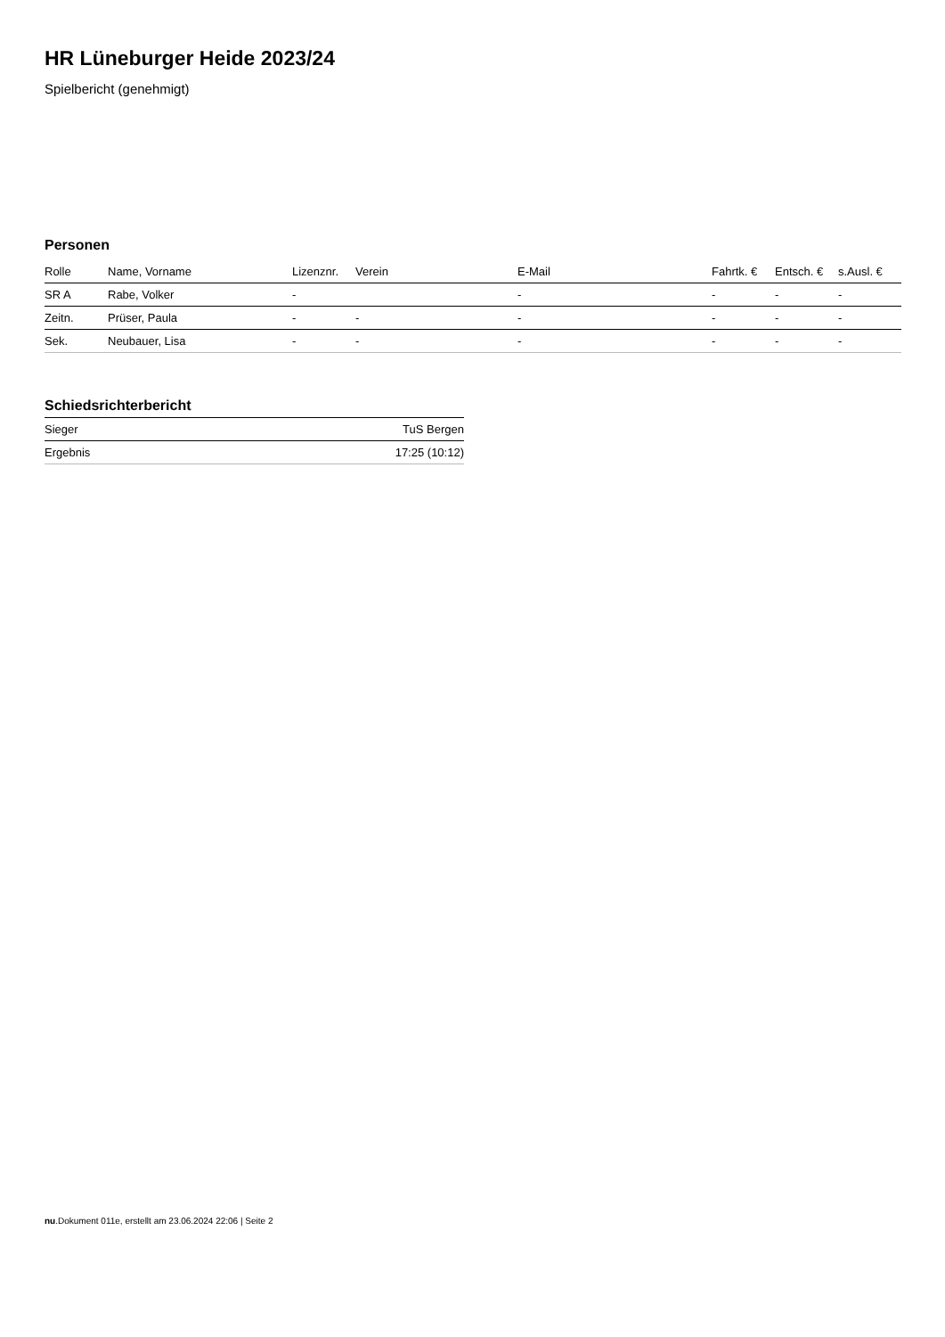HR Lüneburger Heide 2023/24
Spielbericht (genehmigt)
Personen
| Rolle | Name, Vorname | Lizenznr. | Verein | E-Mail | Fahrtk. € | Entsch. € | s.Ausl. € |
| --- | --- | --- | --- | --- | --- | --- | --- |
| SR A | Rabe, Volker | - | | - | - | - | - |
| Zeitn. | Prüser, Paula | - | - | - | - | - | - |
| Sek. | Neubauer, Lisa | - | - | - | - | - | - |
Schiedsrichterbericht
| Sieger | TuS Bergen |
| Ergebnis | 17:25 (10:12) |
nu.Dokument 011e, erstellt am 23.06.2024 22:06 | Seite 2